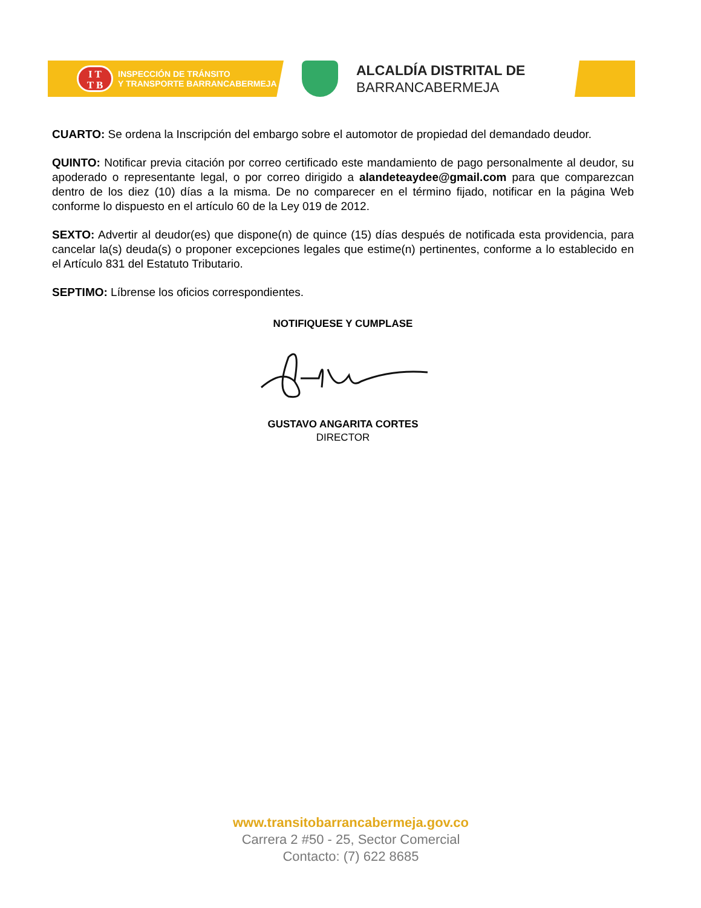I T
T B
INSPECCIÓN DE TRÁNSITO
Y TRANSPORTE BARRANCABERMEJA
ALCALDÍA DISTRITAL DE
BARRANCABERMEJA
CUARTO: Se ordena la Inscripción del embargo sobre el automotor de propiedad del demandado deudor.
QUINTO: Notificar previa citación por correo certificado este mandamiento de pago personalmente al deudor, su apoderado o representante legal, o por correo dirigido a alandeteaydee@gmail.com para que comparezcan dentro de los diez (10) días a la misma. De no comparecer en el término fijado, notificar en la página Web conforme lo dispuesto en el artículo 60 de la Ley 019 de 2012.
SEXTO: Advertir al deudor(es) que dispone(n) de quince (15) días después de notificada esta providencia, para cancelar la(s) deuda(s) o proponer excepciones legales que estime(n) pertinentes, conforme a lo establecido en el Artículo 831 del Estatuto Tributario.
SEPTIMO: Líbrense los oficios correspondientes.
NOTIFIQUESE Y CUMPLASE
GUSTAVO ANGARITA CORTES
DIRECTOR
www.transitobarrancabermeja.gov.co
Carrera 2 #50 - 25, Sector Comercial
Contacto: (7) 622 8685